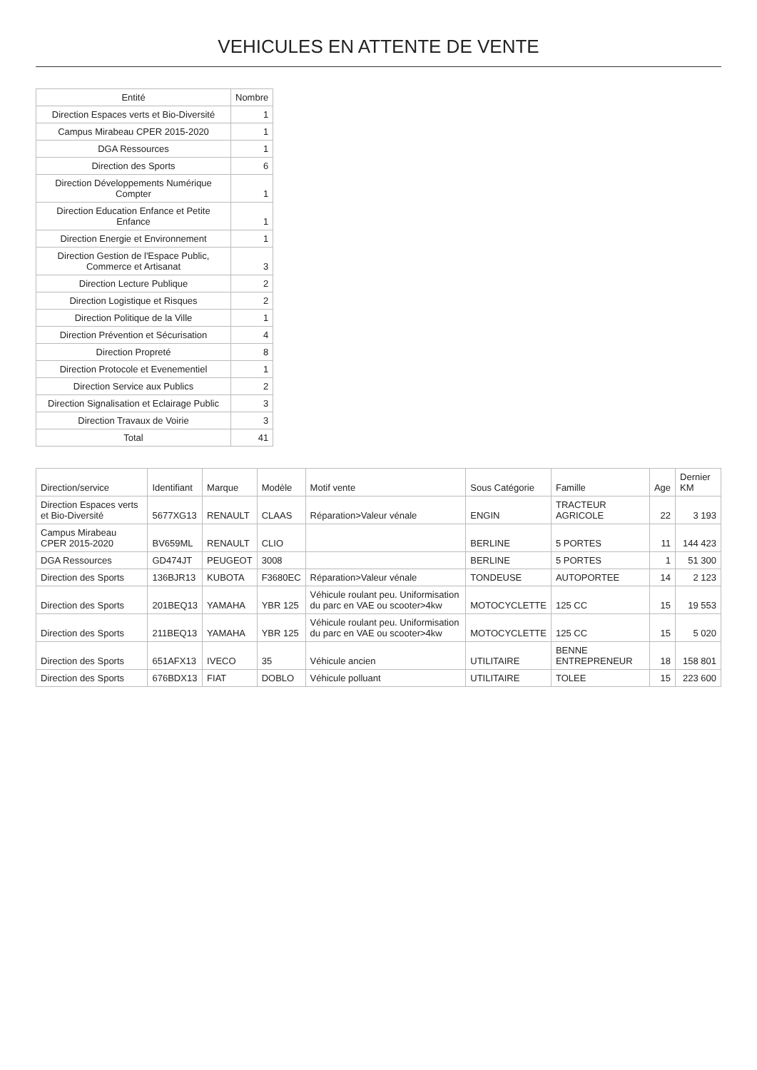VEHICULES EN ATTENTE DE VENTE
| Entité | Nombre |
| --- | --- |
| Direction Espaces verts et Bio-Diversité | 1 |
| Campus Mirabeau CPER 2015-2020 | 1 |
| DGA Ressources | 1 |
| Direction des Sports | 6 |
| Direction Développements Numérique Compter | 1 |
| Direction Education Enfance et Petite Enfance | 1 |
| Direction Energie et Environnement | 1 |
| Direction Gestion de l'Espace Public, Commerce et Artisanat | 3 |
| Direction Lecture Publique | 2 |
| Direction Logistique et Risques | 2 |
| Direction Politique de la Ville | 1 |
| Direction Prévention et Sécurisation | 4 |
| Direction Propreté | 8 |
| Direction Protocole et Evenementiel | 1 |
| Direction Service aux Publics | 2 |
| Direction Signalisation et Eclairage Public | 3 |
| Direction Travaux de Voirie | 3 |
| Total | 41 |
| Direction/service | Identifiant | Marque | Modèle | Motif vente | Sous Catégorie | Famille | Age | Dernier KM |
| --- | --- | --- | --- | --- | --- | --- | --- | --- |
| Direction Espaces verts et Bio-Diversité | 5677XG13 | RENAULT | CLAAS | Réparation>Valeur vénale | ENGIN | TRACTEUR AGRICOLE | 22 | 3 193 |
| Campus Mirabeau CPER 2015-2020 | BV659ML | RENAULT | CLIO | | BERLINE | 5 PORTES | 11 | 144 423 |
| DGA Ressources | GD474JT | PEUGEOT | 3008 | | BERLINE | 5 PORTES | 1 | 51 300 |
| Direction des Sports | 136BJR13 | KUBOTA | F3680EC | Réparation>Valeur vénale | TONDEUSE | AUTOPORTEE | 14 | 2 123 |
| Direction des Sports | 201BEQ13 | YAMAHA | YBR 125 | Véhicule roulant peu. Uniformisation du parc en VAE ou scooter>4kw | MOTOCYCLETTE | 125 CC | 15 | 19 553 |
| Direction des Sports | 211BEQ13 | YAMAHA | YBR 125 | Véhicule roulant peu. Uniformisation du parc en VAE ou scooter>4kw | MOTOCYCLETTE | 125 CC | 15 | 5 020 |
| Direction des Sports | 651AFX13 | IVECO | 35 | Véhicule ancien | UTILITAIRE | BENNE ENTREPRENEUR | 18 | 158 801 |
| Direction des Sports | 676BDX13 | FIAT | DOBLO | Véhicule polluant | UTILITAIRE | TOLEE | 15 | 223 600 |